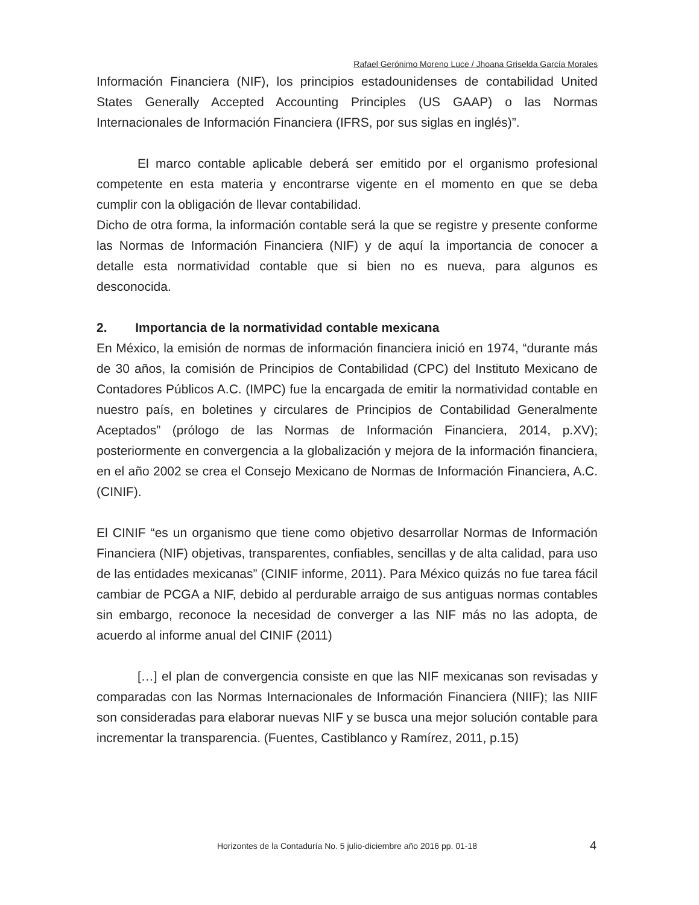Rafael Gerónimo Moreno Luce / Jhoana Griselda García Morales
Información Financiera (NIF), los principios estadounidenses de contabilidad United States Generally Accepted Accounting Principles (US GAAP) o las Normas Internacionales de Información Financiera (IFRS, por sus siglas en inglés)”.
El marco contable aplicable deberá ser emitido por el organismo profesional competente en esta materia y encontrarse vigente en el momento en que se deba cumplir con la obligación de llevar contabilidad.
Dicho de otra forma, la información contable será la que se registre y presente conforme las Normas de Información Financiera (NIF) y de aquí la importancia de conocer a detalle esta normatividad contable que si bien no es nueva, para algunos es desconocida.
2. Importancia de la normatividad contable mexicana
En México, la emisión de normas de información financiera inició en 1974, “durante más de 30 años, la comisión de Principios de Contabilidad (CPC) del Instituto Mexicano de Contadores Públicos A.C. (IMPC) fue la encargada de emitir la normatividad contable en nuestro país, en boletines y circulares de Principios de Contabilidad Generalmente Aceptados” (prólogo de las Normas de Información Financiera, 2014, p.XV); posteriormente en convergencia a la globalización y mejora de la información financiera, en el año 2002 se crea el Consejo Mexicano de Normas de Información Financiera, A.C. (CINIF).
El CINIF “es un organismo que tiene como objetivo desarrollar Normas de Información Financiera (NIF) objetivas, transparentes, confiables, sencillas y de alta calidad, para uso de las entidades mexicanas” (CINIF informe, 2011). Para México quizás no fue tarea fácil cambiar de PCGA a NIF, debido al perdurable arraigo de sus antiguas normas contables sin embargo, reconoce la necesidad de converger a las NIF más no las adopta, de acuerdo al informe anual del CINIF (2011)
[…] el plan de convergencia consiste en que las NIF mexicanas son revisadas y comparadas con las Normas Internacionales de Información Financiera (NIIF); las NIIF son consideradas para elaborar nuevas NIF y se busca una mejor solución contable para incrementar la transparencia. (Fuentes, Castiblanco y Ramírez, 2011, p.15)
Horizontes de la Contaduría No. 5 julio-diciembre año 2016 pp. 01-18 4